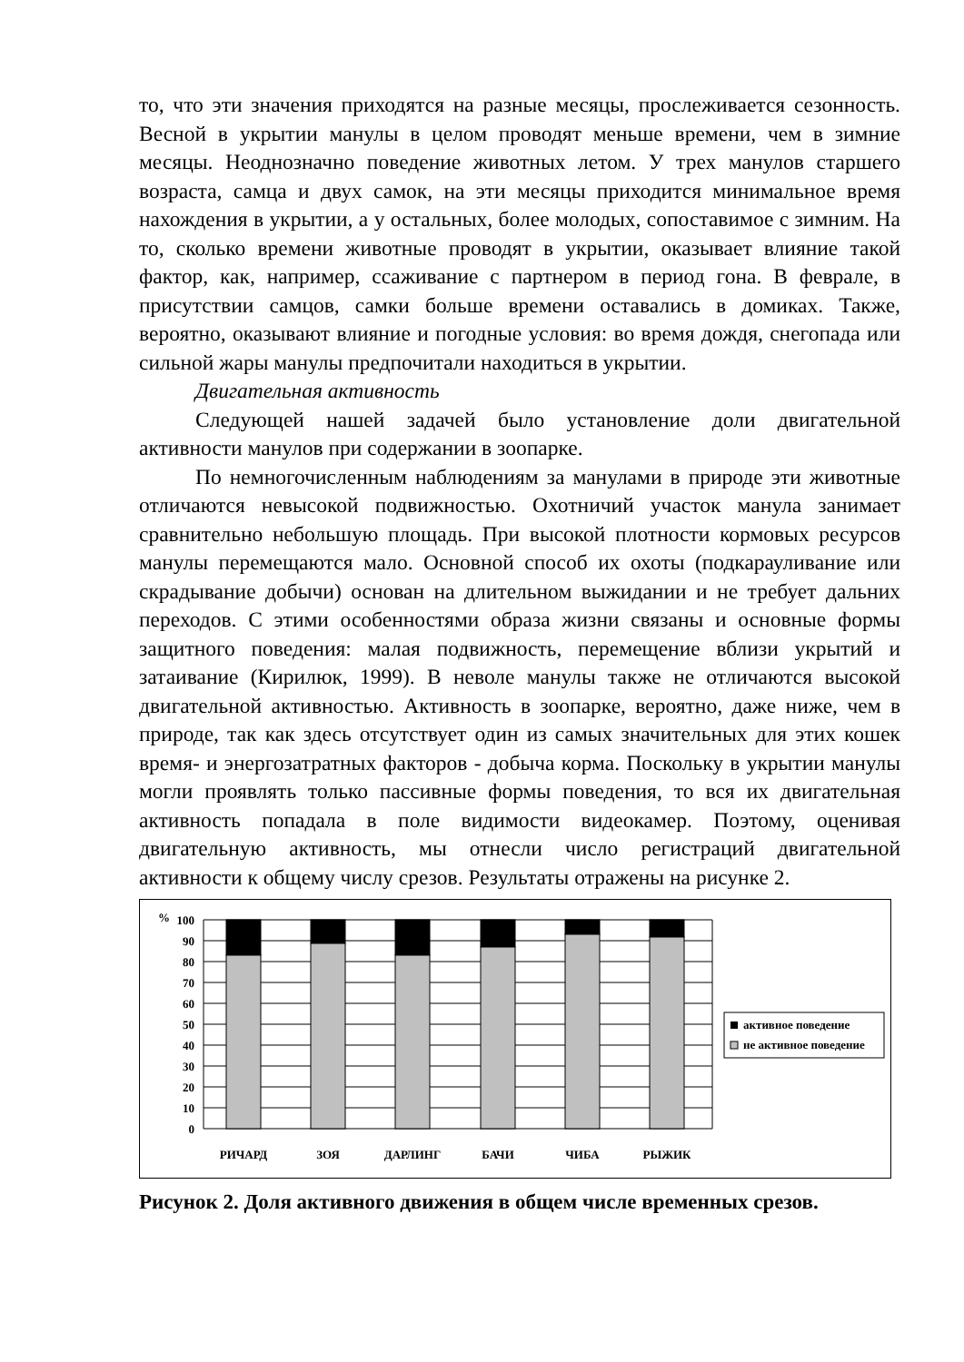то, что эти значения приходятся на разные месяцы, прослеживается сезонность. Весной в укрытии манулы в целом проводят меньше времени, чем в зимние месяцы. Неоднозначно поведение животных летом. У трех манулов старшего возраста, самца и двух самок, на эти месяцы приходится минимальное время нахождения в укрытии, а у остальных, более молодых, сопоставимое с зимним. На то, сколько времени животные проводят в укрытии, оказывает влияние такой фактор, как, например, ссаживание с партнером в период гона. В феврале, в присутствии самцов, самки больше времени оставались в домиках. Также, вероятно, оказывают влияние и погодные условия: во время дождя, снегопада или сильной жары манулы предпочитали находиться в укрытии.
Двигательная активность
Следующей нашей задачей было установление доли двигательной активности манулов при содержании в зоопарке.
По немногочисленным наблюдениям за манулами в природе эти животные отличаются невысокой подвижностью. Охотничий участок манула занимает сравнительно небольшую площадь. При высокой плотности кормовых ресурсов манулы перемещаются мало. Основной способ их охоты (подкарауливание или скрадывание добычи) основан на длительном выжидании и не требует дальних переходов. С этими особенностями образа жизни связаны и основные формы защитного поведения: малая подвижность, перемещение вблизи укрытий и затаивание (Кирилюк, 1999). В неволе манулы также не отличаются высокой двигательной активностью. Активность в зоопарке, вероятно, даже ниже, чем в природе, так как здесь отсутствует один из самых значительных для этих кошек время- и энергозатратных факторов - добыча корма. Поскольку в укрытии манулы могли проявлять только пассивные формы поведения, то вся их двигательная активность попадала в поле видимости видеокамер. Поэтому, оценивая двигательную активность, мы отнесли число регистраций двигательной активности к общему числу срезов. Результаты отражены на рисунке 2.
%
100
90
80
70
60
50
40
30
20
10
0
РИЧАРД
ЗОЯ
ДАРЛИНГ
БАЧИ
ЧИБА
РЫЖИК
активное поведение
не активное поведение
Рисунок 2. Доля активного движения в общем числе временных срезов.